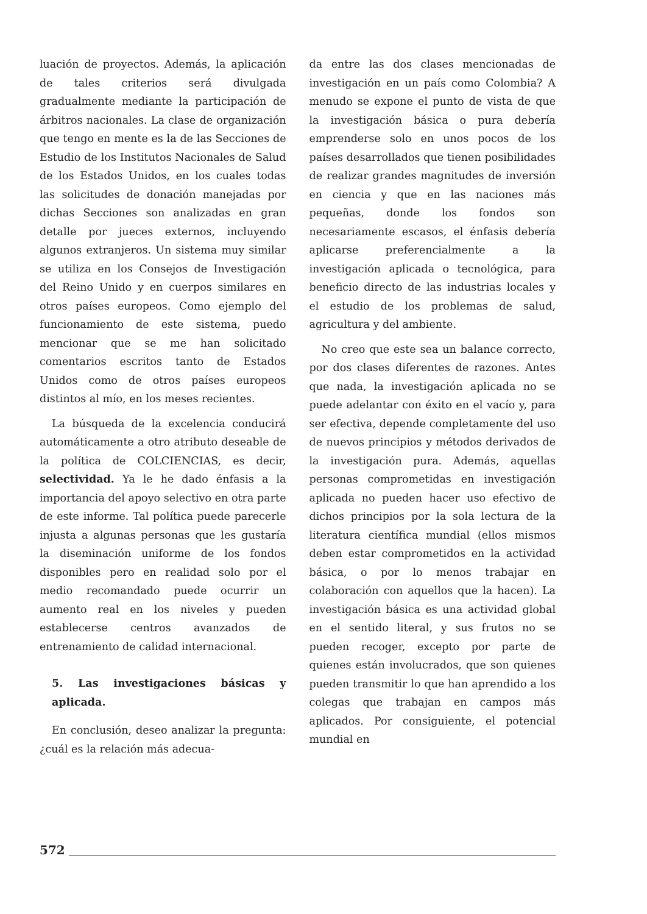luación de proyectos. Además, la aplicación de tales criterios será divulgada gradualmente mediante la participación de árbitros nacionales. La clase de organización que tengo en mente es la de las Secciones de Estudio de los Institutos Nacionales de Salud de los Estados Unidos, en los cuales todas las solicitudes de donación manejadas por dichas Secciones son analizadas en gran detalle por jueces externos, incluyendo algunos extranjeros. Un sistema muy similar se utiliza en los Consejos de Investigación del Reino Unido y en cuerpos similares en otros países europeos. Como ejemplo del funcionamiento de este sistema, puedo mencionar que se me han solicitado comentarios escritos tanto de Estados Unidos como de otros países europeos distintos al mío, en los meses recientes.
La búsqueda de la excelencia conducirá automáticamente a otro atributo deseable de la política de COLCIENCIAS, es decir, selectividad. Ya le he dado énfasis a la importancia del apoyo selectivo en otra parte de este informe. Tal política puede parecerle injusta a algunas personas que les gustaría la diseminación uniforme de los fondos disponibles pero en realidad solo por el medio recomandado puede ocurrir un aumento real en los niveles y pueden establecerse centros avanzados de entrenamiento de calidad internacional.
5. Las investigaciones básicas y aplicada.
En conclusión, deseo analizar la pregunta: ¿cuál es la relación más adecua-
da entre las dos clases mencionadas de investigación en un país como Colombia? A menudo se expone el punto de vista de que la investigación básica o pura debería emprenderse solo en unos pocos de los países desarrollados que tienen posibilidades de realizar grandes magnitudes de inversión en ciencia y que en las naciones más pequeñas, donde los fondos son necesariamente escasos, el énfasis debería aplicarse preferencialmente a la investigación aplicada o tecnológica, para beneficio directo de las industrias locales y el estudio de los problemas de salud, agricultura y del ambiente.
No creo que este sea un balance correcto, por dos clases diferentes de razones. Antes que nada, la investigación aplicada no se puede adelantar con éxito en el vacío y, para ser efectiva, depende completamente del uso de nuevos principios y métodos derivados de la investigación pura. Además, aquellas personas comprometidas en investigación aplicada no pueden hacer uso efectivo de dichos principios por la sola lectura de la literatura científica mundial (ellos mismos deben estar comprometidos en la actividad básica, o por lo menos trabajar en colaboración con aquellos que la hacen). La investigación básica es una actividad global en el sentido literal, y sus frutos no se pueden recoger, excepto por parte de quienes están involucrados, que son quienes pueden transmitir lo que han aprendido a los colegas que trabajan en campos más aplicados. Por consiguiente, el potencial mundial en
572